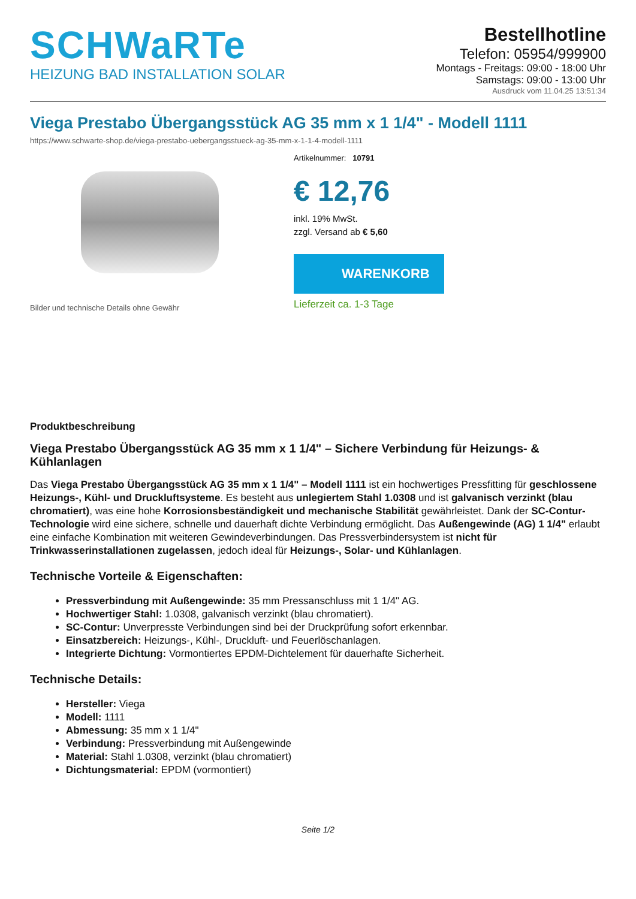SCHWaRTe
HEIZUNG BAD INSTALLATION SOLAR
Bestellhotline
Telefon: 05954/999900
Montags - Freitags: 09:00 - 18:00 Uhr
Samstags: 09:00 - 13:00 Uhr
Ausdruck vom 11.04.25 13:51:34
Viega Prestabo Übergangsstück AG 35 mm x 1 1/4" - Modell 1111
https://www.schwarte-shop.de/viega-prestabo-uebergangsstueck-ag-35-mm-x-1-1-4-modell-1111
Bilder und technische Details ohne Gewähr
Artikelnummer: 10791
€ 12,76
inkl. 19% MwSt.
zzgl. Versand ab € 5,60
WARENKORB
Lieferzeit ca. 1-3 Tage
Produktbeschreibung
Viega Prestabo Übergangsstück AG 35 mm x 1 1/4" – Sichere Verbindung für Heizungs- & Kühlanlagen
Das Viega Prestabo Übergangsstück AG 35 mm x 1 1/4" – Modell 1111 ist ein hochwertiges Pressfitting für geschlossene Heizungs-, Kühl- und Druckluftsysteme. Es besteht aus unlegiertem Stahl 1.0308 und ist galvanisch verzinkt (blau chromatiert), was eine hohe Korrosionsbeständigkeit und mechanische Stabilität gewährleistet. Dank der SC-Contur-Technologie wird eine sichere, schnelle und dauerhaft dichte Verbindung ermöglicht. Das Außengewinde (AG) 1 1/4" erlaubt eine einfache Kombination mit weiteren Gewindeverbindungen. Das Pressverbindersystem ist nicht für Trinkwasserinstallationen zugelassen, jedoch ideal für Heizungs-, Solar- und Kühlanlagen.
Technische Vorteile & Eigenschaften:
Pressverbindung mit Außengewinde: 35 mm Pressanschluss mit 1 1/4" AG.
Hochwertiger Stahl: 1.0308, galvanisch verzinkt (blau chromatiert).
SC-Contur: Unverpresste Verbindungen sind bei der Druckprüfung sofort erkennbar.
Einsatzbereich: Heizungs-, Kühl-, Druckluft- und Feuerlöschanlagen.
Integrierte Dichtung: Vormontiertes EPDM-Dichtelement für dauerhafte Sicherheit.
Technische Details:
Hersteller: Viega
Modell: 1111
Abmessung: 35 mm x 1 1/4"
Verbindung: Pressverbindung mit Außengewinde
Material: Stahl 1.0308, verzinkt (blau chromatiert)
Dichtungsmaterial: EPDM (vormontiert)
Seite 1/2